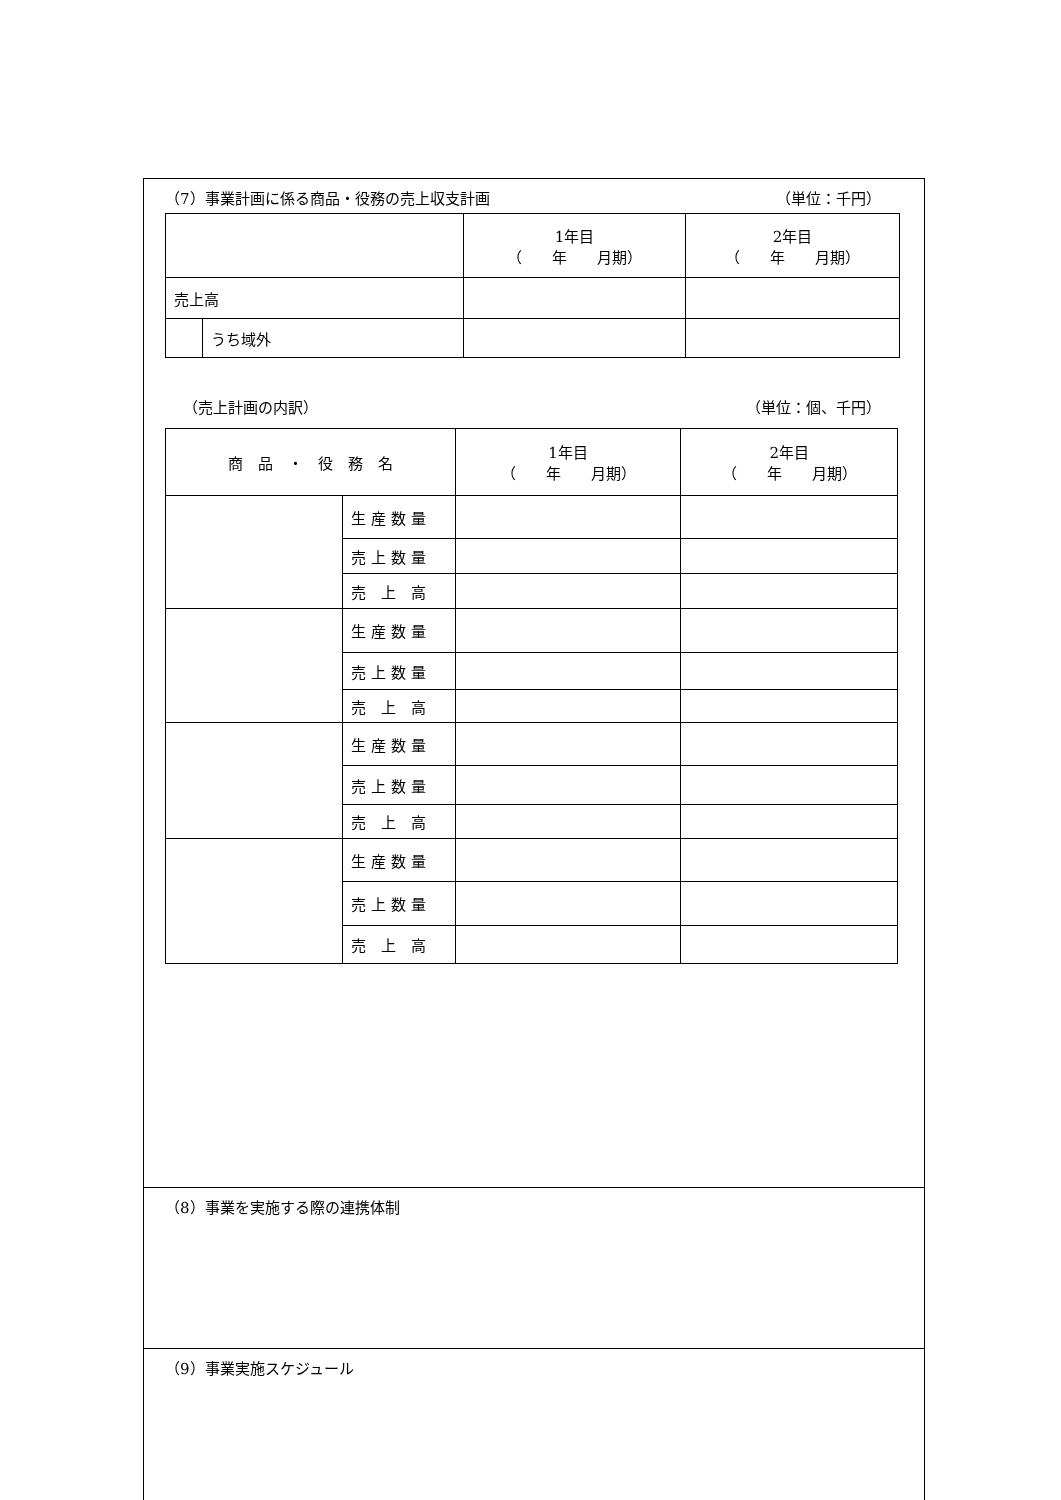（7）事業計画に係る商品・役務の売上収支計画 （単位：千円）
| | | 1年目 （ 年 月期） | 2年目 （ 年 月期） |
| --- | --- | --- | --- |
| 売上高 | | | |
| | うち域外 | | |
（売上計画の内訳） （単位：個、千円）
| 商 品 ・ 役 務 名 | | 1年目 （ 年 月期） | 2年目 （ 年 月期） |
| --- | --- | --- | --- |
| | 生 産 数 量 | | |
| | 売 上 数 量 | | |
| | 売 上 高 | | |
| | 生 産 数 量 | | |
| | 売 上 数 量 | | |
| | 売 上 高 | | |
| | 生 産 数 量 | | |
| | 売 上 数 量 | | |
| | 売 上 高 | | |
| | 生 産 数 量 | | |
| | 売 上 数 量 | | |
| | 売 上 高 | | |
（8）事業を実施する際の連携体制
（9）事業実施スケジュール